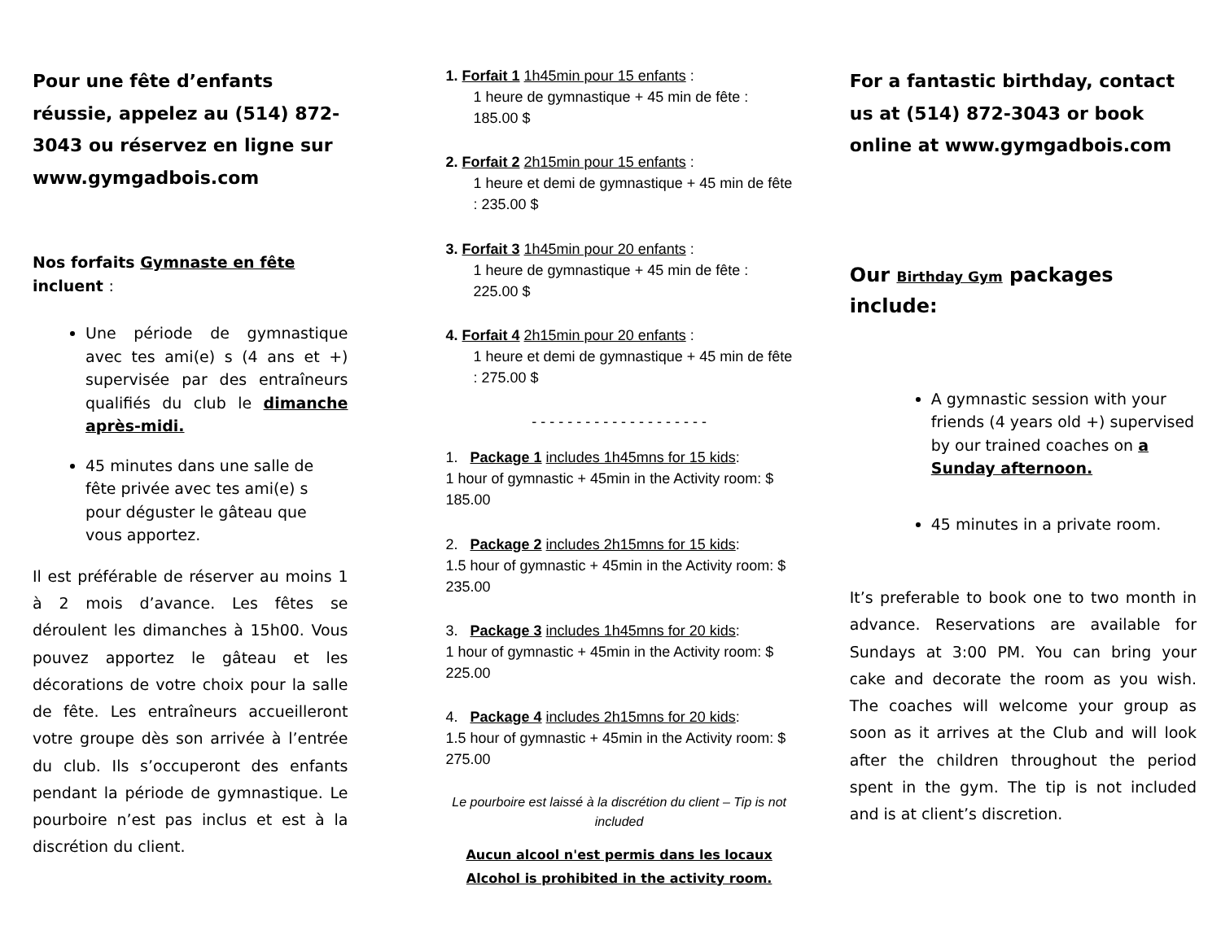Pour une fête d’enfants réussie, appelez au (514) 872-3043 ou réservez en ligne sur www.gymgadbois.com
Nos forfaits Gymnaste en fête
incluent :
Une période de gymnastique avec tes ami(e) s (4 ans et +) supervisée par des entraîneurs qualifiés du club le dimanche après-midi.
45 minutes dans une salle de fête privée avec tes ami(e) s pour déguster le gâteau que vous apportez.
Il est préférable de réserver au moins 1 à 2 mois d’avance. Les fêtes se déroulent les dimanches à 15h00. Vous pouvez apportez le gâteau et les décorations de votre choix pour la salle de fête. Les entraîneurs accueilleront votre groupe dès son arrivée à l’entrée du club. Ils s’occuperont des enfants pendant la période de gymnastique. Le pourboire n’est pas inclus et est à la discrétion du client.
1. Forfait 1 1h45min pour 15 enfants :
1 heure de gymnastique + 45 min de fête : 185.00 $
2. Forfait 2 2h15min pour 15 enfants :
1 heure et demi de gymnastique + 45 min de fête : 235.00 $
3. Forfait 3 1h45min pour 20 enfants :
1 heure de gymnastique + 45 min de fête : 225.00 $
4. Forfait 4 2h15min pour 20 enfants :
1 heure et demi de gymnastique + 45 min de fête : 275.00 $
- - - - - - - - - - - - - - - - - - - -
1. Package 1 includes 1h45mns for 15 kids:
1 hour of gymnastic + 45min in the Activity room: $ 185.00
2. Package 2 includes 2h15mns for 15 kids:
1.5 hour of gymnastic + 45min in the Activity room: $ 235.00
3. Package 3 includes 1h45mns for 20 kids:
1 hour of gymnastic + 45min in the Activity room: $ 225.00
4. Package 4 includes 2h15mns for 20 kids:
1.5 hour of gymnastic + 45min in the Activity room: $ 275.00
Le pourboire est laissé à la discrétion du client – Tip is not included
Aucun alcool n'est permis dans les locaux
Alcohol is prohibited in the activity room.
For a fantastic birthday, contact us at (514) 872-3043 or book online at www.gymgadbois.com
Our Birthday Gym packages include:
A gymnastic session with your friends (4 years old +) supervised by our trained coaches on a Sunday afternoon.
45 minutes in a private room.
It’s preferable to book one to two month in advance. Reservations are available for Sundays at 3:00 PM. You can bring your cake and decorate the room as you wish. The coaches will welcome your group as soon as it arrives at the Club and will look after the children throughout the period spent in the gym. The tip is not included and is at client’s discretion.